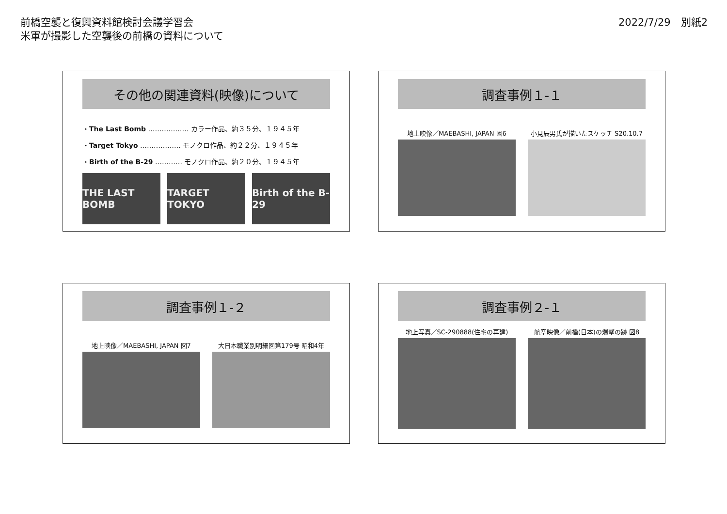前橋空襲と復興資料館検討会議学習会
米軍が撮影した空襲後の前橋の資料について
2022/7/29　別紙2
その他の関連資料(映像)について
・The Last Bomb ……………… カラー作品、約３５分、１９４５年
・Target Tokyo ……………… モノクロ作品、約２２分、１９４５年
・Birth of the B-29 ………… モノクロ作品、約２０分、１９４５年
THE LAST BOMB TARGET TOKYO Birth of the B-29
調査事例１-１
地上映像／MAEBASHI, JAPAN 図6 小見辰男氏が描いたスケッチ S20.10.7
調査事例１-２
地上映像／MAEBASHI, JAPAN 図7 大日本職業別明細図第179号 昭和4年
調査事例２-１
地上写真／SC-290888(住宅の再建) 航空映像／前橋(日本)の爆撃の跡 図8